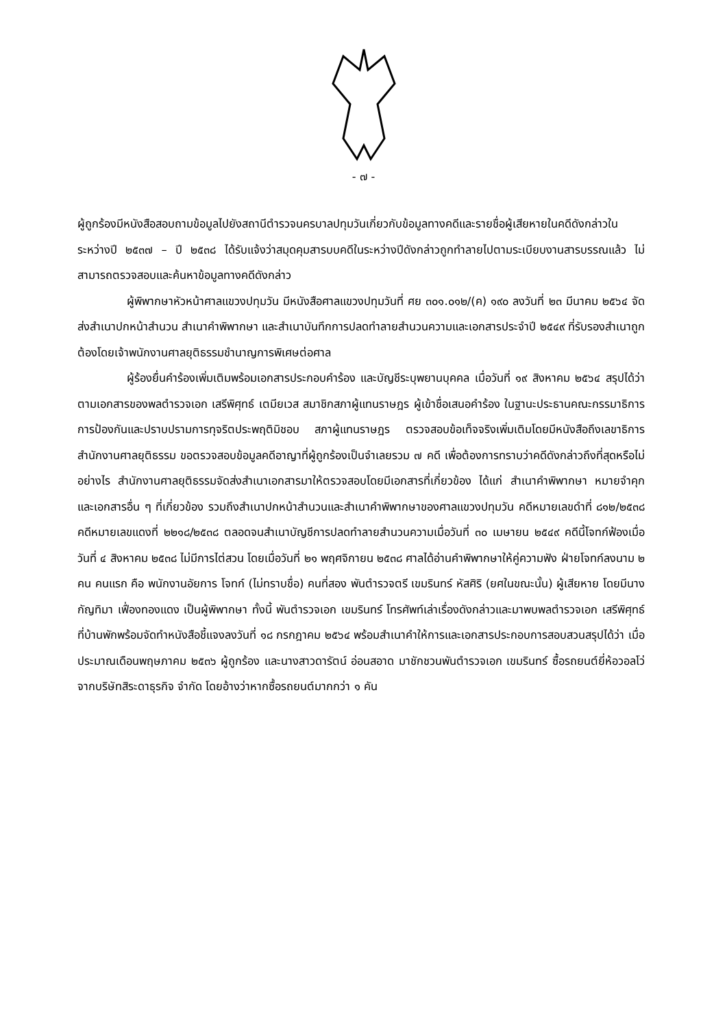- ๗ -
ผู้ถูกร้องมีหนังสือสอบถามข้อมูลไปยังสถานีตำรวจนครบาลปทุมวันเกี่ยวกับข้อมูลทางคดีและรายชื่อผู้เสียหายในคดีดังกล่าวในระหว่างปี ๒๕๓๗ – ปี ๒๕๓๘ ได้รับแจ้งว่าสมุดคุมสารบบคดีในระหว่างปีดังกล่าวถูกทำลายไปตามระเบียบงานสารบรรณแล้ว ไม่สามารถตรวจสอบและค้นหาข้อมูลทางคดีดังกล่าว
ผู้พิพากษาหัวหน้าศาลแขวงปทุมวัน มีหนังสือศาลแขวงปทุมวันที่ ศย ๓๐๑.๐๑๒/(ค) ๑๙๐ ลงวันที่ ๒๓ มีนาคม ๒๕๖๔ จัดส่งสำเนาปกหน้าสำนวน สำเนาคำพิพากษา และสำเนาบันทึกการปลดทำลายสำนวนความและเอกสารประจำปี ๒๕๔๙ ที่รับรองสำเนาถูกต้องโดยเจ้าพนักงานศาลยุติธรรมชำนาญการพิเศษต่อศาล
ผู้ร้องยื่นคำร้องเพิ่มเติมพร้อมเอกสารประกอบคำร้อง และบัญชีระบุพยานบุคคล เมื่อวันที่ ๑๙ สิงหาคม ๒๕๖๔ สรุปได้ว่า ตามเอกสารของพลตำรวจเอก เสรีพิศุทธ์ เตมียเวส สมาชิกสภาผู้แทนราษฎร ผู้เข้าชื่อเสนอคำร้อง ในฐานะประธานคณะกรรมาธิการการป้องกันและปราบปรามการทุจริตประพฤติมิชอบ สภาผู้แทนราษฎร ตรวจสอบข้อเท็จจริงเพิ่มเติมโดยมีหนังสือถึงเลขาธิการสำนักงานศาลยุติธรรม ขอตรวจสอบข้อมูลคดีอาญาที่ผู้ถูกร้องเป็นจำเลยรวม ๗ คดี เพื่อต้องการทราบว่าคดีดังกล่าวถึงที่สุดหรือไม่อย่างไร สำนักงานศาลยุติธรรมจัดส่งสำเนาเอกสารมาให้ตรวจสอบโดยมีเอกสารที่เกี่ยวข้อง ได้แก่ สำเนาคำพิพากษา หมายจำคุก และเอกสารอื่น ๆ ที่เกี่ยวข้อง รวมถึงสำเนาปกหน้าสำนวนและสำเนาคำพิพากษาของศาลแขวงปทุมวัน คดีหมายเลขดำที่ ๘๑๒/๒๕๓๘ คดีหมายเลขแดงที่ ๒๒๑๘/๒๕๓๘ ตลอดจนสำเนาบัญชีการปลดทำลายสำนวนความเมื่อวันที่ ๓๐ เมษายน ๒๕๔๙ คดีนี้โจทก์ฟ้องเมื่อวันที่ ๔ สิงหาคม ๒๕๓๘ ไม่มีการไต่สวน โดยเมื่อวันที่ ๒๑ พฤศจิกายน ๒๕๓๘ ศาลได้อ่านคำพิพากษาให้คู่ความฟัง ฝ่ายโจทก์ลงนาม ๒ คน คนแรก คือ พนักงานอัยการ โจทก์ (ไม่ทราบชื่อ) คนที่สอง พันตำรวจตรี เขมรินทร์ หัสศิริ (ยศในขณะนั้น) ผู้เสียหาย โดยมีนางกัญทิมา เฟื่องทองแดง เป็นผู้พิพากษา ทั้งนี้ พันตำรวจเอก เขมรินทร์ โทรศัพท์เล่าเรื่องดังกล่าวและมาพบพลตำรวจเอก เสรีพิศุทธ์ ที่บ้านพักพร้อมจัดทำหนังสือชี้แจงลงวันที่ ๑๘ กรกฎาคม ๒๕๖๔ พร้อมสำเนาคำให้การและเอกสารประกอบการสอบสวนสรุปได้ว่า เมื่อประมาณเดือนพฤษภาคม ๒๕๓๖ ผู้ถูกร้อง และนางสาวดารัตน์ อ่อนสอาด มาชักชวนพันตำรวจเอก เขมรินทร์ ซื้อรถยนต์ยี่ห้อวอลโว่จากบริษัทสิระดาธุรกิจ จำกัด โดยอ้างว่าหากซื้อรถยนต์มากกว่า ๑ คัน